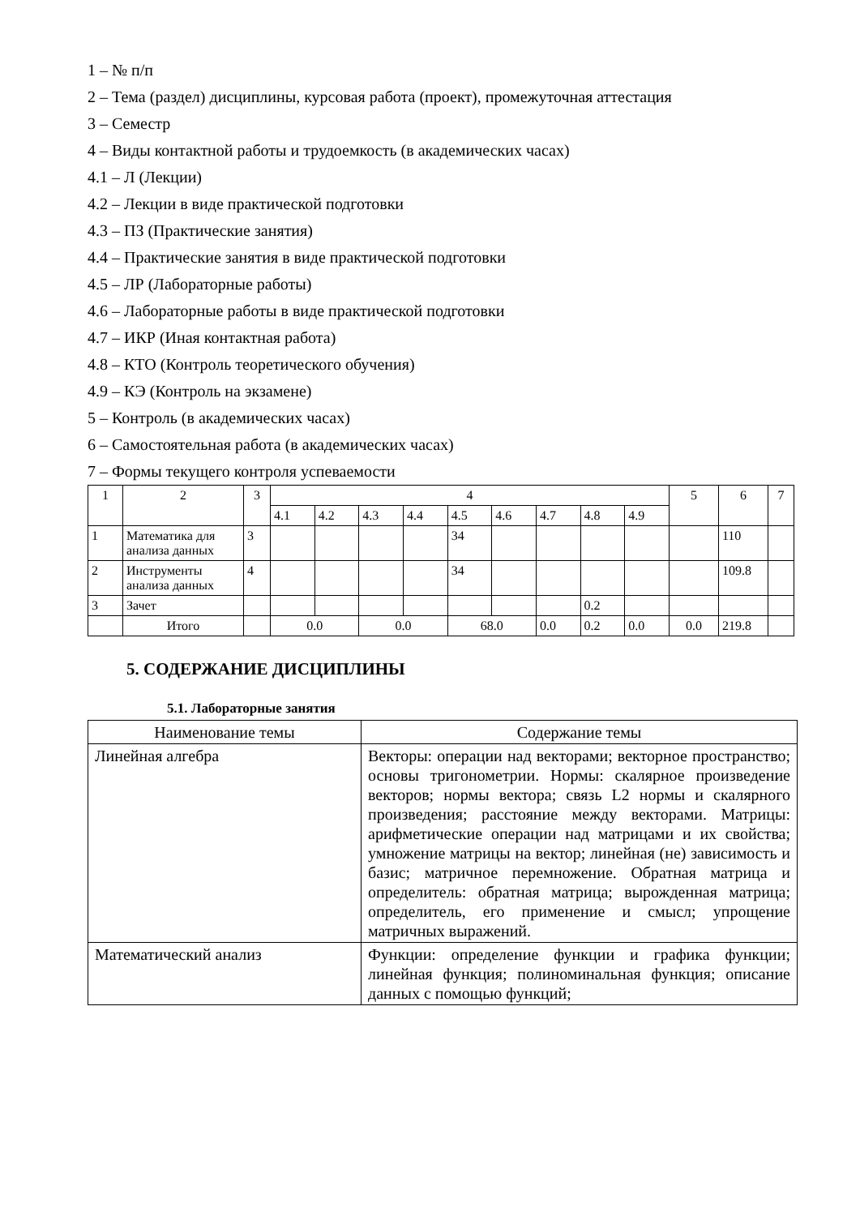1 – № п/п
2 – Тема (раздел) дисциплины, курсовая работа (проект), промежуточная аттестация
3 – Семестр
4 – Виды контактной работы и трудоемкость (в академических часах)
4.1 – Л (Лекции)
4.2 – Лекции в виде практической подготовки
4.3 – ПЗ (Практические занятия)
4.4 – Практические занятия в виде практической подготовки
4.5 – ЛР (Лабораторные работы)
4.6 – Лабораторные работы в виде практической подготовки
4.7 – ИКР (Иная контактная работа)
4.8 – КТО (Контроль теоретического обучения)
4.9 – КЭ (Контроль на экзамене)
5 – Контроль (в академических часах)
6 – Самостоятельная работа (в академических часах)
7 – Формы текущего контроля успеваемости
| 1 | 2 | 3 | 4 | | | | | | | | | 5 | 6 | 7 |
| | | | 4.1 | 4.2 | 4.3 | 4.4 | 4.5 | 4.6 | 4.7 | 4.8 | 4.9 | | | |
| 1 | Математика для анализа данных | 3 | | | | | 34 | | | | | | 110 | |
| 2 | Инструменты анализа данных | 4 | | | | | 34 | | | | | | 109.8 | |
| 3 | Зачет | | | | | | | | | 0.2 | | | | |
| | Итого | | 0.0 | | 0.0 | | 68.0 | | 0.0 | 0.2 | 0.0 | 0.0 | 219.8 | |
5. СОДЕРЖАНИЕ ДИСЦИПЛИНЫ
5.1. Лабораторные занятия
| Наименование темы | Содержание темы |
| Линейная алгебра | Векторы: операции над векторами; векторное пространство; основы тригонометрии. Нормы: скалярное произведение векторов; нормы вектора; связь L2 нормы и скалярного произведения; расстояние между векторами. Матрицы: арифметические операции над матрицами и их свойства; умножение матрицы на вектор; линейная (не) зависимость и базис; матричное перемножение. Обратная матрица и определитель: обратная матрица; вырожденная матрица; определитель, его применение и смысл; упрощение матричных выражений. |
| Математический анализ | Функции: определение функции и графика функции; линейная функция; полиноминальная функция; описание данных с помощью функций; |